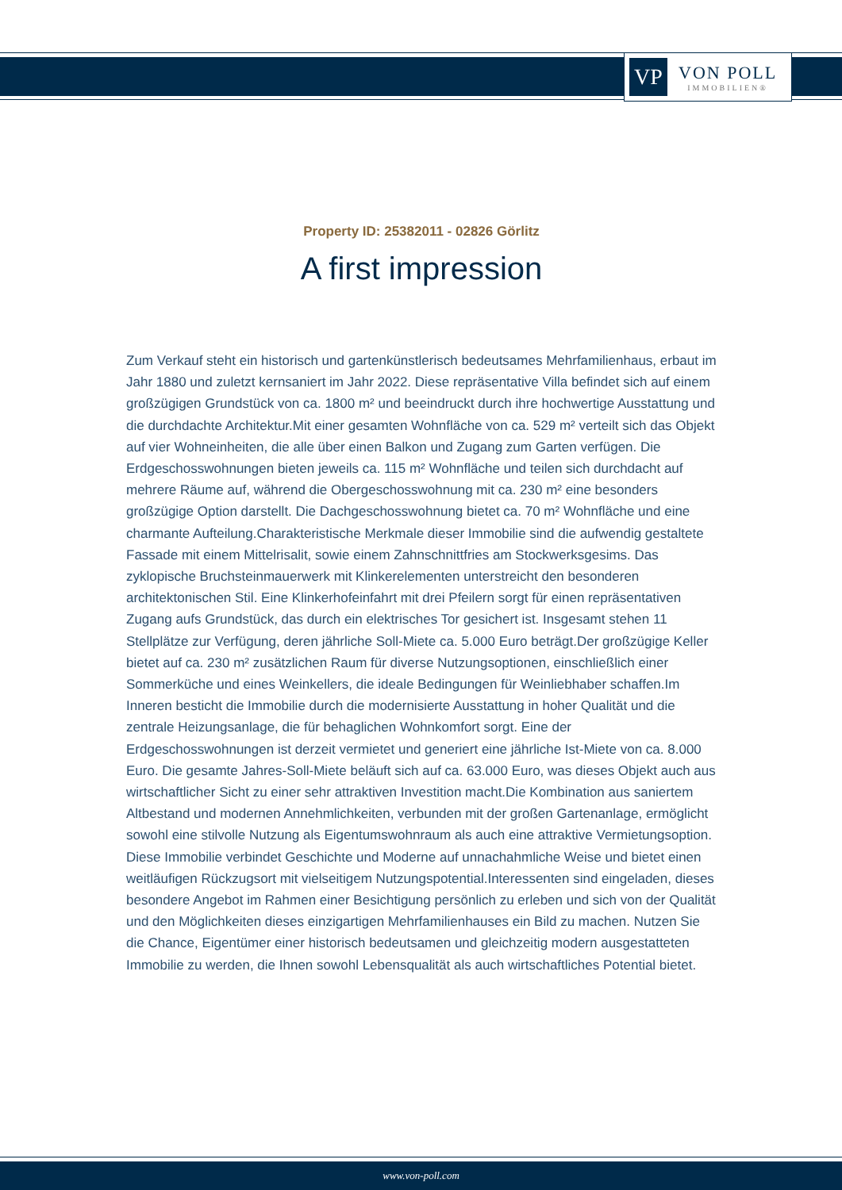VP
VON POLL
IMMOBILIEN®
Property ID: 25382011 - 02826 Görlitz
A first impression
Zum Verkauf steht ein historisch und gartenkünstlerisch bedeutsames Mehrfamilienhaus, erbaut im Jahr 1880 und zuletzt kernsaniert im Jahr 2022. Diese repräsentative Villa befindet sich auf einem großzügigen Grundstück von ca. 1800 m² und beeindruckt durch ihre hochwertige Ausstattung und die durchdachte Architektur.Mit einer gesamten Wohnfläche von ca. 529 m² verteilt sich das Objekt auf vier Wohneinheiten, die alle über einen Balkon und Zugang zum Garten verfügen. Die Erdgeschosswohnungen bieten jeweils ca. 115 m² Wohnfläche und teilen sich durchdacht auf mehrere Räume auf, während die Obergeschosswohnung mit ca. 230 m² eine besonders großzügige Option darstellt. Die Dachgeschosswohnung bietet ca. 70 m² Wohnfläche und eine charmante Aufteilung.Charakteristische Merkmale dieser Immobilie sind die aufwendig gestaltete Fassade mit einem Mittelrisalit, sowie einem Zahnschnittfries am Stockwerksgesims. Das zyklopische Bruchsteinmauerwerk mit Klinkerelementen unterstreicht den besonderen architektonischen Stil. Eine Klinkerhofeinfahrt mit drei Pfeilern sorgt für einen repräsentativen Zugang aufs Grundstück, das durch ein elektrisches Tor gesichert ist. Insgesamt stehen 11 Stellplätze zur Verfügung, deren jährliche Soll-Miete ca. 5.000 Euro beträgt.Der großzügige Keller bietet auf ca. 230 m² zusätzlichen Raum für diverse Nutzungsoptionen, einschließlich einer Sommerküche und eines Weinkellers, die ideale Bedingungen für Weinliebhaber schaffen.Im Inneren besticht die Immobilie durch die modernisierte Ausstattung in hoher Qualität und die zentrale Heizungsanlage, die für behaglichen Wohnkomfort sorgt. Eine der Erdgeschosswohnungen ist derzeit vermietet und generiert eine jährliche Ist-Miete von ca. 8.000 Euro. Die gesamte Jahres-Soll-Miete beläuft sich auf ca. 63.000 Euro, was dieses Objekt auch aus wirtschaftlicher Sicht zu einer sehr attraktiven Investition macht.Die Kombination aus saniertem Altbestand und modernen Annehmlichkeiten, verbunden mit der großen Gartenanlage, ermöglicht sowohl eine stilvolle Nutzung als Eigentumswohnraum als auch eine attraktive Vermietungsoption. Diese Immobilie verbindet Geschichte und Moderne auf unnachahmliche Weise und bietet einen weitläufigen Rückzugsort mit vielseitigem Nutzungspotential.Interessenten sind eingeladen, dieses besondere Angebot im Rahmen einer Besichtigung persönlich zu erleben und sich von der Qualität und den Möglichkeiten dieses einzigartigen Mehrfamilienhauses ein Bild zu machen. Nutzen Sie die Chance, Eigentümer einer historisch bedeutsamen und gleichzeitig modern ausgestatteten Immobilie zu werden, die Ihnen sowohl Lebensqualität als auch wirtschaftliches Potential bietet.
www.von-poll.com